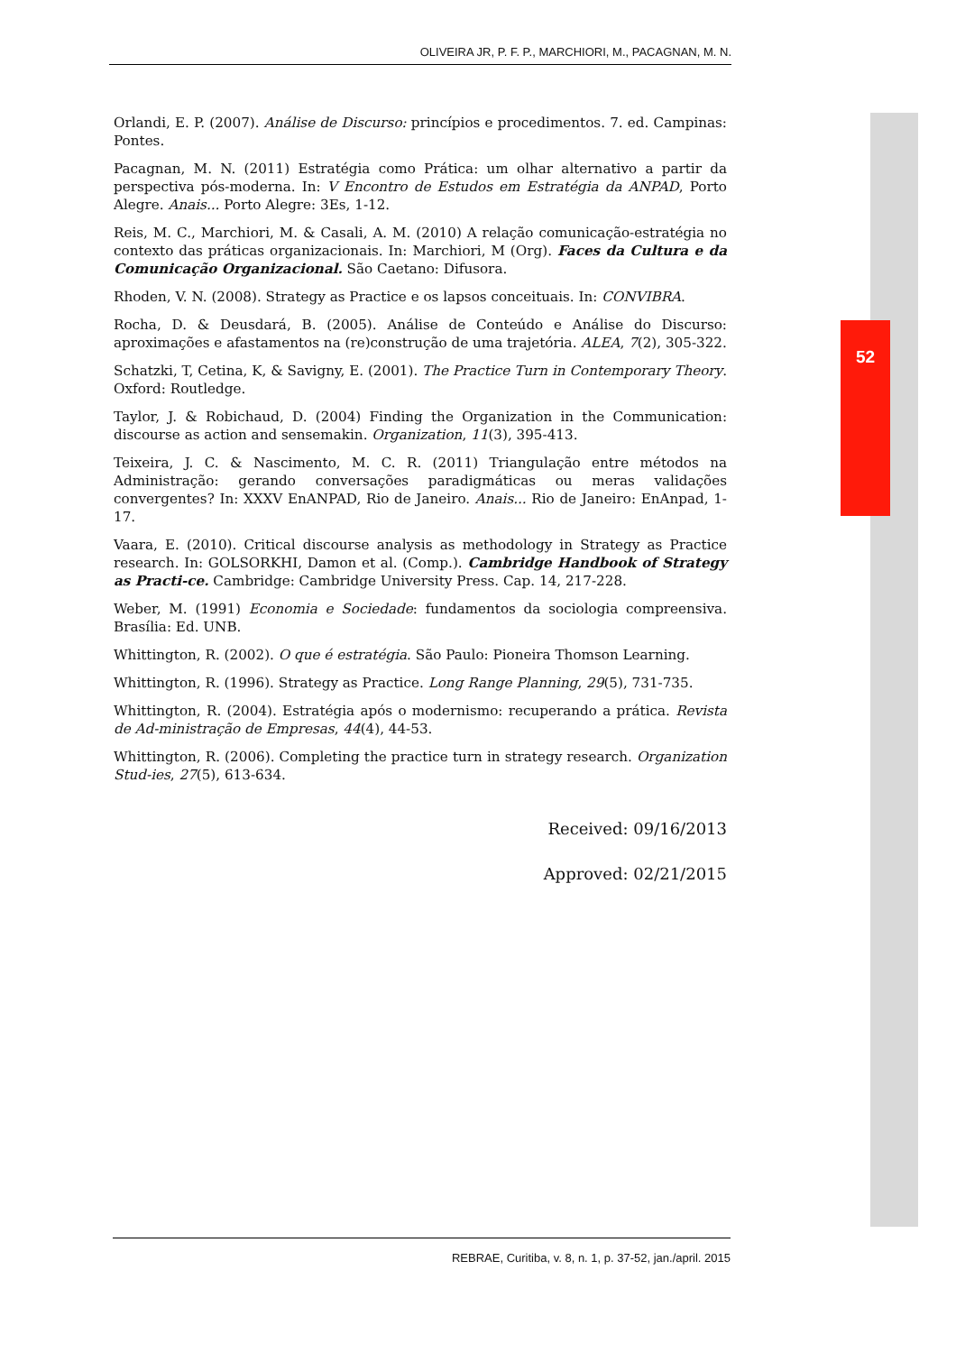52
OLIVEIRA JR, P. F. P., MARCHIORI, M., PACAGNAN, M. N.
Orlandi, E. P. (2007). Análise de Discurso: princípios e procedimentos. 7. ed. Campinas: Pontes.
Pacagnan, M. N. (2011) Estratégia como Prática: um olhar alternativo a partir da perspectiva pós-moderna. In: V Encontro de Estudos em Estratégia da ANPAD, Porto Alegre. Anais... Porto Alegre: 3Es, 1-12.
Reis, M. C., Marchiori, M. & Casali, A. M. (2010) A relação comunicação-estratégia no contexto das práticas organizacionais. In: Marchiori, M (Org). Faces da Cultura e da Comunicação Organizacional. São Caetano: Difusora.
Rhoden, V. N. (2008). Strategy as Practice e os lapsos conceituais. In: CONVIBRA.
Rocha, D. & Deusdará, B. (2005). Análise de Conteúdo e Análise do Discurso: aproximações e afastamentos na (re)construção de uma trajetória. ALEA, 7(2), 305-322.
Schatzki, T, Cetina, K, & Savigny, E. (2001). The Practice Turn in Contemporary Theory. Oxford: Routledge.
Taylor, J. & Robichaud, D. (2004) Finding the Organization in the Communication: discourse as action and sensemakin. Organization, 11(3), 395-413.
Teixeira, J. C. & Nascimento, M. C. R. (2011) Triangulação entre métodos na Administração: gerando conversações paradigmáticas ou meras validações convergentes? In: XXXV EnANPAD, Rio de Janeiro. Anais... Rio de Janeiro: EnAnpad, 1-17.
Vaara, E. (2010). Critical discourse analysis as methodology in Strategy as Practice research. In: GOLSORKHI, Damon et al. (Comp.). Cambridge Handbook of Strategy as Practi-ce. Cambridge: Cambridge University Press. Cap. 14, 217-228.
Weber, M. (1991) Economia e Sociedade: fundamentos da sociologia compreensiva. Brasília: Ed. UNB.
Whittington, R. (2002). O que é estratégia. São Paulo: Pioneira Thomson Learning.
Whittington, R. (1996). Strategy as Practice. Long Range Planning, 29(5), 731-735.
Whittington, R. (2004). Estratégia após o modernismo: recuperando a prática. Revista de Ad-ministração de Empresas, 44(4), 44-53.
Whittington, R. (2006). Completing the practice turn in strategy research. Organization Stud-ies, 27(5), 613-634.
Received: 09/16/2013
Approved: 02/21/2015
REBRAE, Curitiba, v. 8, n. 1, p. 37-52, jan./april. 2015